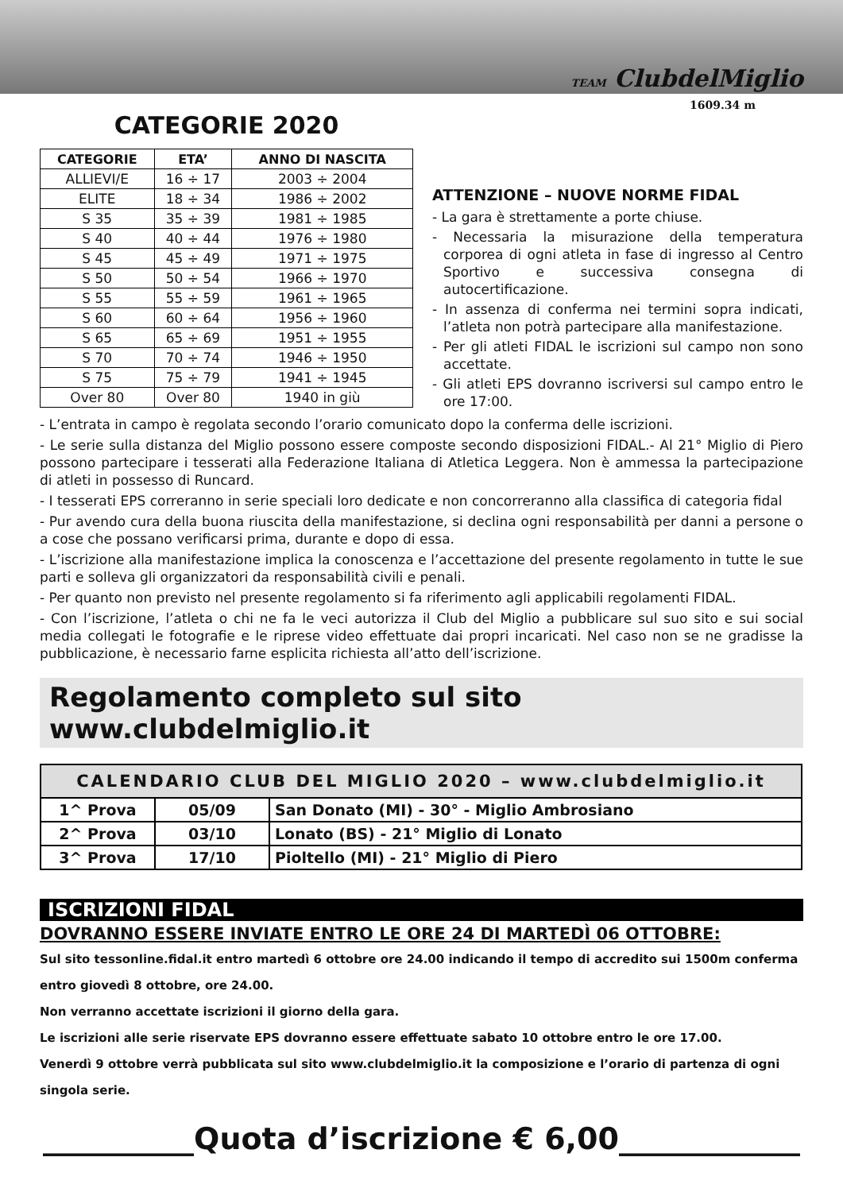CATEGORIE 2020
| CATEGORIE | ETA’ | ANNO DI NASCITA |
| --- | --- | --- |
| ALLIEVI/E | 16 ÷ 17 | 2003 ÷ 2004 |
| ELITE | 18 ÷ 34 | 1986 ÷ 2002 |
| S 35 | 35 ÷ 39 | 1981 ÷ 1985 |
| S 40 | 40 ÷ 44 | 1976 ÷ 1980 |
| S 45 | 45 ÷ 49 | 1971 ÷ 1975 |
| S 50 | 50 ÷ 54 | 1966 ÷ 1970 |
| S 55 | 55 ÷ 59 | 1961 ÷ 1965 |
| S 60 | 60 ÷ 64 | 1956 ÷ 1960 |
| S 65 | 65 ÷ 69 | 1951 ÷ 1955 |
| S 70 | 70 ÷ 74 | 1946 ÷ 1950 |
| S 75 | 75 ÷ 79 | 1941 ÷ 1945 |
| Over 80 | Over 80 | 1940 in giù |
TEAM ClubdelMiglio
1609.34 m
ATTENZIONE – NUOVE NORME FIDAL
- La gara è strettamente a porte chiuse.
- Necessaria la misurazione della temperatura corporea di ogni atleta in fase di ingresso al Centro Sportivo e successiva consegna di autocertificazione.
- In assenza di conferma nei termini sopra indicati, l’atleta non potrà partecipare alla manifestazione.
- Per gli atleti FIDAL le iscrizioni sul campo non sono accettate.
- Gli atleti EPS dovranno iscriversi sul campo entro le ore 17:00.
- L’entrata in campo è regolata secondo l’orario comunicato dopo la conferma delle iscrizioni.
- Le serie sulla distanza del Miglio possono essere composte secondo disposizioni FIDAL.- Al 21° Miglio di Piero possono partecipare i tesserati alla Federazione Italiana di Atletica Leggera. Non è ammessa la partecipazione di atleti in possesso di Runcard.
- I tesserati EPS correranno in serie speciali loro dedicate e non concorreranno alla classifica di categoria fidal
- Pur avendo cura della buona riuscita della manifestazione, si declina ogni responsabilità per danni a persone o a cose che possano verificarsi prima, durante e dopo di essa.
- L’iscrizione alla manifestazione implica la conoscenza e l’accettazione del presente regolamento in tutte le sue parti e solleva gli organizzatori da responsabilità civili e penali.
- Per quanto non previsto nel presente regolamento si fa riferimento agli applicabili regolamenti FIDAL.
- Con l’iscrizione, l’atleta o chi ne fa le veci autorizza il Club del Miglio a pubblicare sul suo sito e sui social media collegati le fotografie e le riprese video effettuate dai propri incaricati. Nel caso non se ne gradisse la pubblicazione, è necessario farne esplicita richiesta all’atto dell’iscrizione.
Regolamento completo sul sito www.clubdelmiglio.it
| CALENDARIO CLUB DEL MIGLIO 2020 – www.clubdelmiglio.it | | |
| --- | --- | --- |
| 1^ Prova | 05/09 | San Donato (MI) - 30° - Miglio Ambrosiano |
| 2^ Prova | 03/10 | Lonato (BS) - 21° Miglio di Lonato |
| 3^ Prova | 17/10 | Pioltello (MI) - 21° Miglio di Piero |
ISCRIZIONI FIDAL
DOVRANNO ESSERE INVIATE ENTRO LE ORE 24 DI MARTEDÌ 06 OTTOBRE:
Sul sito tessonline.fidal.it entro martedì 6 ottobre ore 24.00 indicando il tempo di accredito sui 1500m conferma entro giovedì 8 ottobre, ore 24.00.
Non verranno accettate iscrizioni il giorno della gara.
Le iscrizioni alle serie riservate EPS dovranno essere effettuate sabato 10 ottobre entro le ore 17.00.
Venerdì 9 ottobre verrà pubblicata sul sito www.clubdelmiglio.it la composizione e l’orario di partenza di ogni singola serie.
__________Quota d’iscrizione € 6,00____________